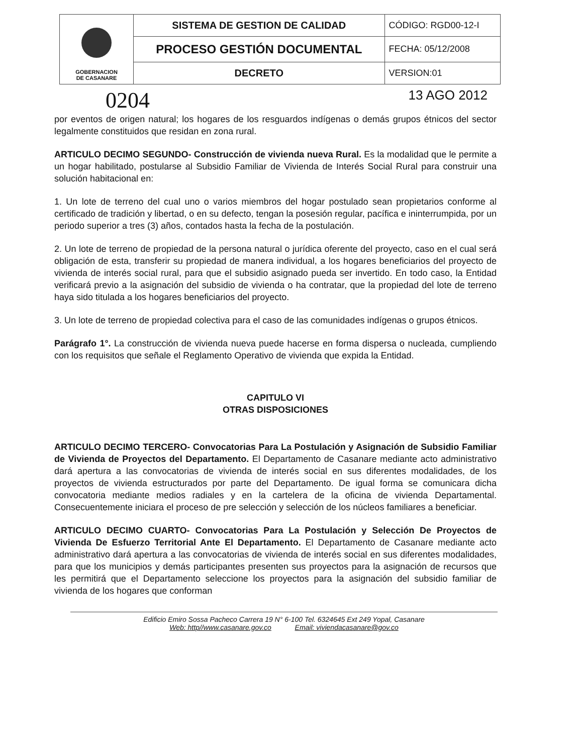| GOBERNACION DE CASANARE | SISTEMA DE GESTION DE CALIDAD | CÓDIGO: RGD00-12-I |
| | PROCESO GESTIÓN DOCUMENTAL | FECHA: 05/12/2008 |
| | DECRETO | VERSION:01 |
0204 13 AGO 2012
por eventos de origen natural; los hogares de los resguardos indígenas o demás grupos étnicos del sector legalmente constituidos que residan en zona rural.
ARTICULO DECIMO SEGUNDO- Construcción de vivienda nueva Rural. Es la modalidad que le permite a un hogar habilitado, postularse al Subsidio Familiar de Vivienda de Interés Social Rural para construir una solución habitacional en:
1. Un lote de terreno del cual uno o varios miembros del hogar postulado sean propietarios conforme al certificado de tradición y libertad, o en su defecto, tengan la posesión regular, pacífica e ininterrumpida, por un periodo superior a tres (3) años, contados hasta la fecha de la postulación.
2. Un lote de terreno de propiedad de la persona natural o jurídica oferente del proyecto, caso en el cual será obligación de esta, transferir su propiedad de manera individual, a los hogares beneficiarios del proyecto de vivienda de interés social rural, para que el subsidio asignado pueda ser invertido. En todo caso, la Entidad verificará previo a la asignación del subsidio de vivienda o ha contratar, que la propiedad del lote de terreno haya sido titulada a los hogares beneficiarios del proyecto.
3. Un lote de terreno de propiedad colectiva para el caso de las comunidades indígenas o grupos étnicos.
Parágrafo 1°. La construcción de vivienda nueva puede hacerse en forma dispersa o nucleada, cumpliendo con los requisitos que señale el Reglamento Operativo de vivienda que expida la Entidad.
CAPITULO VI
OTRAS DISPOSICIONES
ARTICULO DECIMO TERCERO- Convocatorias Para La Postulación y Asignación de Subsidio Familiar de Vivienda de Proyectos del Departamento. El Departamento de Casanare mediante acto administrativo dará apertura a las convocatorias de vivienda de interés social en sus diferentes modalidades, de los proyectos de vivienda estructurados por parte del Departamento. De igual forma se comunicara dicha convocatoria mediante medios radiales y en la cartelera de la oficina de vivienda Departamental. Consecuentemente iniciara el proceso de pre selección y selección de los núcleos familiares a beneficiar.
ARTICULO DECIMO CUARTO- Convocatorias Para La Postulación y Selección De Proyectos de Vivienda De Esfuerzo Territorial Ante El Departamento. El Departamento de Casanare mediante acto administrativo dará apertura a las convocatorias de vivienda de interés social en sus diferentes modalidades, para que los municipios y demás participantes presenten sus proyectos para la asignación de recursos que les permitirá que el Departamento seleccione los proyectos para la asignación del subsidio familiar de vivienda de los hogares que conforman
Edificio Emiro Sossa Pacheco Carrera 19 N° 6-100 Tel. 6324645 Ext 249 Yopal, Casanare
Web: http//www.casanare.gov.co Email: viviendacasanare@gov.co